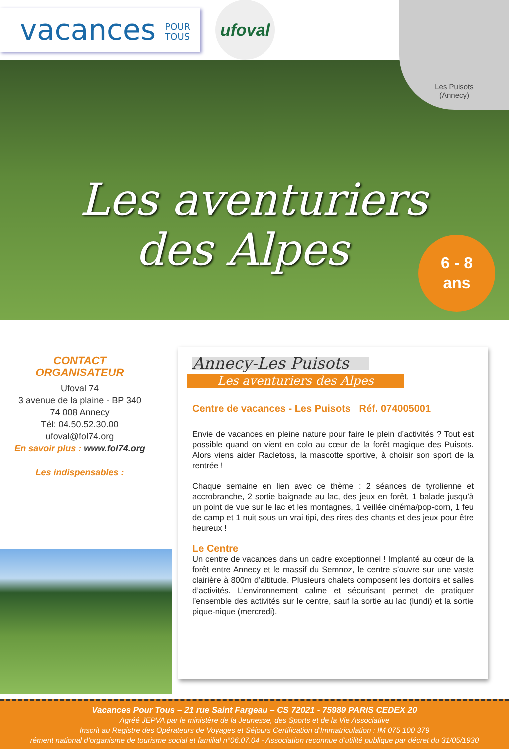vacances POUR
TOUS
ufoval
Les Puisots
(Annecy)
Les aventuriers
des Alpes
6 - 8
ans
CONTACT ORGANISATEUR
Ufoval 74
3 avenue de la plaine - BP 340
74 008 Annecy
Tél: 04.50.52.30.00
ufoval@fol74.org
En savoir plus : www.fol74.org
Les indispensables :
Annecy-Les Puisots
Les aventuriers des Alpes
Centre de vacances - Les Puisots Réf. 074005001
Envie de vacances en pleine nature pour faire le plein d’activités ? Tout est possible quand on vient en colo au cœur de la forêt magique des Puisots. Alors viens aider Racletoss, la mascotte sportive, à choisir son sport de la rentrée !
Chaque semaine en lien avec ce thème : 2 séances de tyrolienne et accrobranche, 2 sortie baignade au lac, des jeux en forêt, 1 balade jusqu’à un point de vue sur le lac et les montagnes, 1 veillée cinéma/pop-corn, 1 feu de camp et 1 nuit sous un vrai tipi, des rires des chants et des jeux pour être heureux !
Le Centre
Un centre de vacances dans un cadre exceptionnel ! Implanté au cœur de la forêt entre Annecy et le massif du Semnoz, le centre s’ouvre sur une vaste clairière à 800m d’altitude. Plusieurs chalets composent les dortoirs et salles d’activités. L’environnement calme et sécurisant permet de pratiquer l’ensemble des activités sur le centre, sauf la sortie au lac (lundi) et la sortie pique-nique (mercredi).
Vacances Pour Tous – 21 rue Saint Fargeau – CS 72021 - 75989 PARIS CEDEX 20
Agréé JEPVA par le ministère de la Jeunesse, des Sports et de la Vie Associative
Inscrit au Registre des Opérateurs de Voyages et Séjours Certification d’Immatriculation : IM 075 100 379
rément national d’organisme de tourisme social et familial n°06.07.04 - Association reconnue d’utilité publique par décret du 31/05/1930